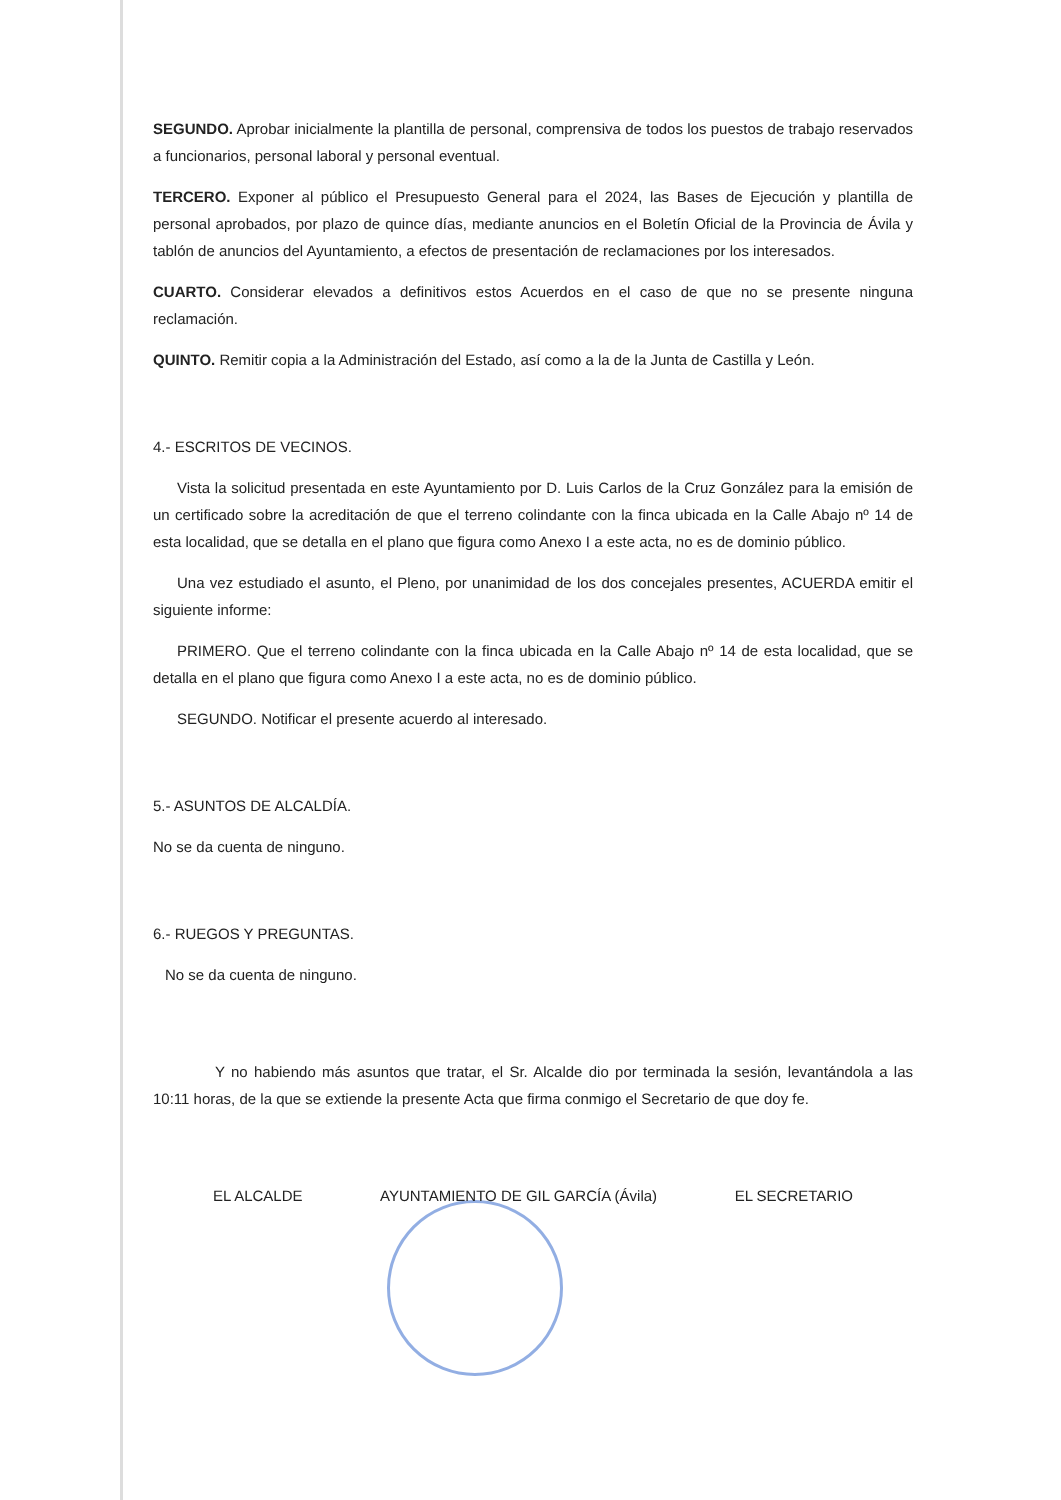SEGUNDO. Aprobar inicialmente la plantilla de personal, comprensiva de todos los puestos de trabajo reservados a funcionarios, personal laboral y personal eventual.
TERCERO. Exponer al público el Presupuesto General para el 2024, las Bases de Ejecución y plantilla de personal aprobados, por plazo de quince días, mediante anuncios en el Boletín Oficial de la Provincia de Ávila y tablón de anuncios del Ayuntamiento, a efectos de presentación de reclamaciones por los interesados.
CUARTO. Considerar elevados a definitivos estos Acuerdos en el caso de que no se presente ninguna reclamación.
QUINTO. Remitir copia a la Administración del Estado, así como a la de la Junta de Castilla y León.
4.- ESCRITOS DE VECINOS.
Vista la solicitud presentada en este Ayuntamiento por D. Luis Carlos de la Cruz González para la emisión de un certificado sobre la acreditación de que el terreno colindante con la finca ubicada en la Calle Abajo nº 14 de esta localidad, que se detalla en el plano que figura como Anexo I a este acta, no es de dominio público.
Una vez estudiado el asunto, el Pleno, por unanimidad de los dos concejales presentes, ACUERDA emitir el siguiente informe:
PRIMERO. Que el terreno colindante con la finca ubicada en la Calle Abajo nº 14 de esta localidad, que se detalla en el plano que figura como Anexo I a este acta, no es de dominio público.
SEGUNDO. Notificar el presente acuerdo al interesado.
5.- ASUNTOS DE ALCALDÍA.
No se da cuenta de ninguno.
6.- RUEGOS Y PREGUNTAS.
No se da cuenta de ninguno.
Y no habiendo más asuntos que tratar, el Sr. Alcalde dio por terminada la sesión, levantándola a las 10:11 horas, de la que se extiende la presente Acta que firma conmigo el Secretario de que doy fe.
EL ALCALDE AYUNTAMIENTO DE GIL GARCÍA (Ávila) EL SECRETARIO